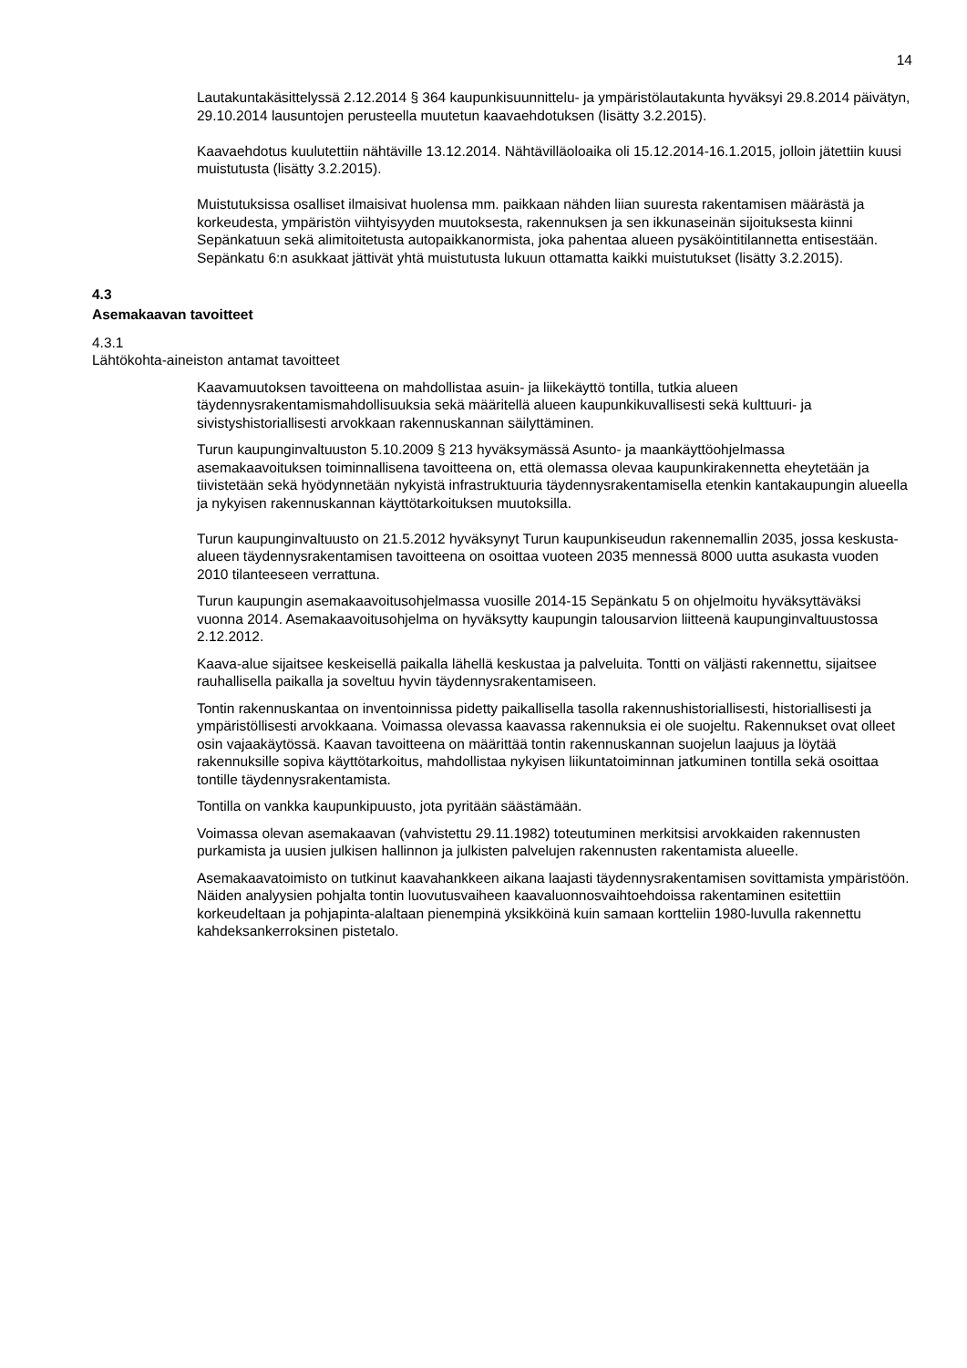14
Lautakuntakäsittelyssä 2.12.2014 § 364 kaupunkisuunnittelu- ja ympäristölautakunta hyväksyi 29.8.2014 päivätyn, 29.10.2014 lausuntojen perusteella muutetun kaavaehdotuksen (lisätty 3.2.2015).
Kaavaehdotus kuulutettiin nähtäville 13.12.2014. Nähtävilläoloaika oli 15.12.2014-16.1.2015, jolloin jätettiin kuusi muistutusta (lisätty 3.2.2015).
Muistutuksissa osalliset ilmaisivat huolensa mm. paikkaan nähden liian suuresta rakentamisen määrästä ja korkeudesta, ympäristön viihtyisyyden muutoksesta, rakennuksen ja sen ikkunaseinän sijoituksesta kiinni Sepänkatuun sekä alimitoitetusta autopaikkanormista, joka pahentaa alueen pysäköintitilannetta entisestään.
Sepänkatu 6:n asukkaat jättivät yhtä muistutusta lukuun ottamatta kaikki muistutukset (lisätty 3.2.2015).
4.3
Asemakaavan tavoitteet
4.3.1
Lähtökohta-aineiston antamat tavoitteet
Kaavamuutoksen tavoitteena on mahdollistaa asuin- ja liikekäyttö tontilla, tutkia alueen täydennysrakentamismahdollisuuksia sekä määritellä alueen kaupunkikuvallisesti sekä kulttuuri- ja sivistyshistoriallisesti arvokkaan rakennuskannan säilyttäminen.
Turun kaupunginvaltuuston 5.10.2009 § 213 hyväksymässä Asunto- ja maankäyttöohjelmassa asemakaavoituksen toiminnallisena tavoitteena on, että olemassa olevaa kaupunkirakennetta eheytetään ja tiivistetään sekä hyödynnetään nykyistä infrastruktuuria täydennysrakentamisella etenkin kantakaupungin alueella ja nykyisen rakennuskannan käyttötarkoituksen muutoksilla.
Turun kaupunginvaltuusto on 21.5.2012 hyväksynyt Turun kaupunkiseudun rakennemallin 2035, jossa keskusta-alueen täydennysrakentamisen tavoitteena on osoittaa vuoteen 2035 mennessä 8000 uutta asukasta vuoden 2010 tilanteeseen verrattuna.
Turun kaupungin asemakaavoitusohjelmassa vuosille 2014-15 Sepänkatu 5 on ohjelmoitu hyväksyttäväksi vuonna 2014. Asemakaavoitusohjelma on hyväksytty kaupungin talousarvion liitteenä kaupunginvaltuustossa 2.12.2012.
Kaava-alue sijaitsee keskeisellä paikalla lähellä keskustaa ja palveluita. Tontti on väljästi rakennettu, sijaitsee rauhallisella paikalla ja soveltuu hyvin täydennysrakentamiseen.
Tontin rakennuskantaa on inventoinnissa pidetty paikallisella tasolla rakennushistoriallisesti, historiallisesti ja ympäristöllisesti arvokkaana. Voimassa olevassa kaavassa rakennuksia ei ole suojeltu. Rakennukset ovat olleet osin vajaakäytössä. Kaavan tavoitteena on määrittää tontin rakennuskannan suojelun laajuus ja löytää rakennuksille sopiva käyttötarkoitus, mahdollistaa nykyisen liikuntatoiminnan jatkuminen tontilla sekä osoittaa tontille täydennysrakentamista.
Tontilla on vankka kaupunkipuusto, jota pyritään säästämään.
Voimassa olevan asemakaavan (vahvistettu 29.11.1982) toteutuminen merkitsisi arvokkaiden rakennusten purkamista ja uusien julkisen hallinnon ja julkisten palvelujen rakennusten rakentamista alueelle.
Asemakaavatoimisto on tutkinut kaavahankkeen aikana laajasti täydennysrakentamisen sovittamista ympäristöön. Näiden analyysien pohjalta tontin luovutusvaiheen kaavaluonnosvaihtoehdoissa rakentaminen esitettiin korkeudeltaan ja pohjapinta-alaltaan pienempinä yksikköinä kuin samaan kortteliin 1980-luvulla rakennettu kahdeksankerroksinen pistetalo.